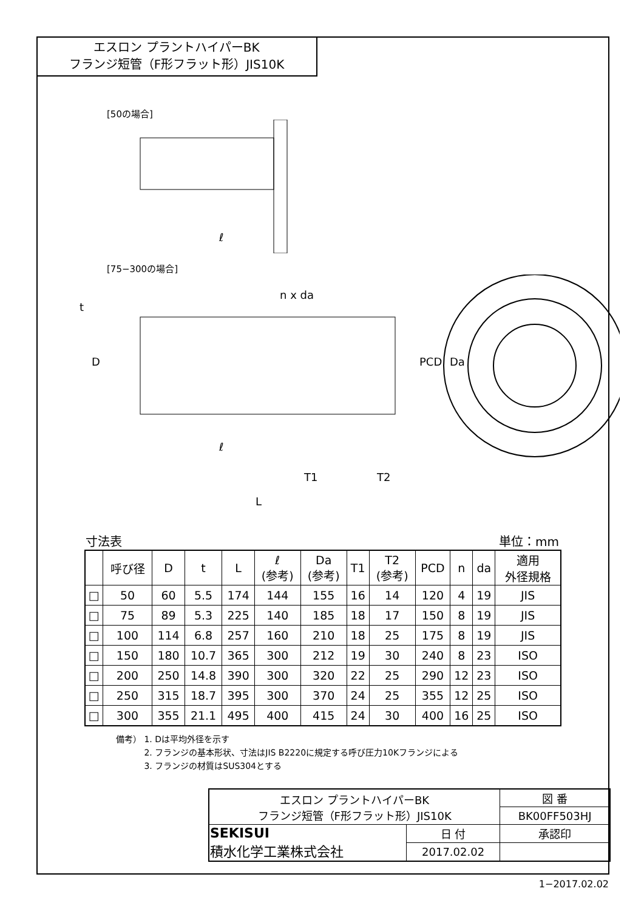エスロン プラントハイパーBK
フランジ短管（F形フラット形）JIS10K
[50の場合]
ℓ
[75−300の場合]
n x da
D
t
PCD
Da
ℓ
T1
T2
L
寸法表 単位：mm
| | 呼び径 | D | t | L | ℓ (参考) | Da (参考) | T1 | T2 (参考) | PCD | n | da | 適用 外径規格 |
| --- | --- | --- | --- | --- | --- | --- | --- | --- | --- | --- | --- | --- |
| □ | 50 | 60 | 5.5 | 174 | 144 | 155 | 16 | 14 | 120 | 4 | 19 | JIS |
| □ | 75 | 89 | 5.3 | 225 | 140 | 185 | 18 | 17 | 150 | 8 | 19 | JIS |
| □ | 100 | 114 | 6.8 | 257 | 160 | 210 | 18 | 25 | 175 | 8 | 19 | JIS |
| □ | 150 | 180 | 10.7 | 365 | 300 | 212 | 19 | 30 | 240 | 8 | 23 | ISO |
| □ | 200 | 250 | 14.8 | 390 | 300 | 320 | 22 | 25 | 290 | 12 | 23 | ISO |
| □ | 250 | 315 | 18.7 | 395 | 300 | 370 | 24 | 25 | 355 | 12 | 25 | ISO |
| □ | 300 | 355 | 21.1 | 495 | 400 | 415 | 24 | 30 | 400 | 16 | 25 | ISO |
備考） 1. Dは平均外径を示す
　　　 2. フランジの基本形状、寸法はJIS B2220に規定する呼び圧力10Kフランジによる
　　　 3. フランジの材質はSUS304とする
| エスロン プラントハイパーBK フランジ短管（F形フラット形）JIS10K | | 図 番 |
| | | BK00FF503HJ |
| SEKISUI 積水化学工業株式会社 | 日 付 | 承認印 |
| | 2017.02.02 | |
1−2017.02.02